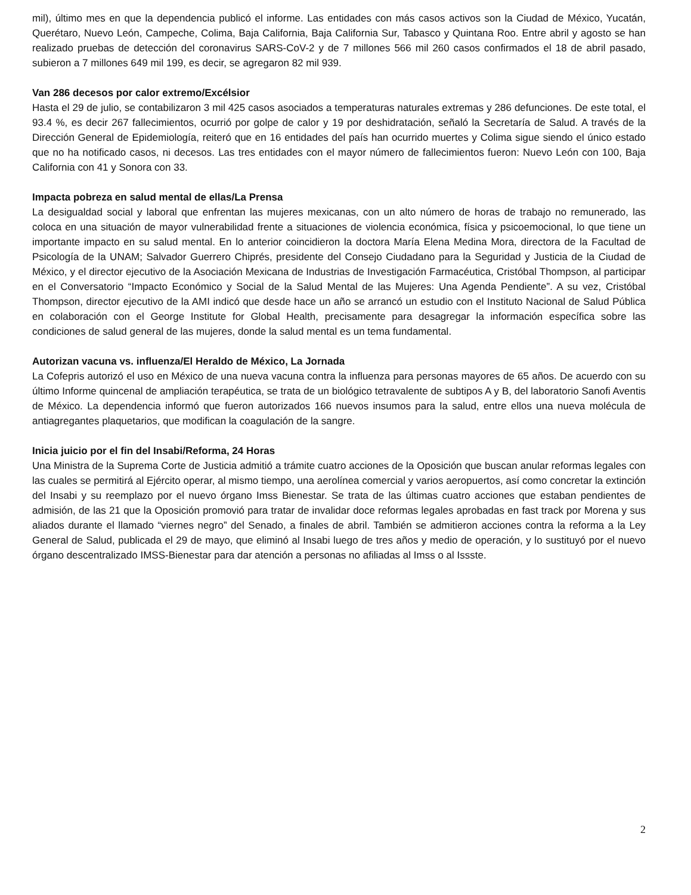mil), último mes en que la dependencia publicó el informe. Las entidades con más casos activos son la Ciudad de México, Yucatán, Querétaro, Nuevo León, Campeche, Colima, Baja California, Baja California Sur, Tabasco y Quintana Roo. Entre abril y agosto se han realizado pruebas de detección del coronavirus SARS-CoV-2 y de 7 millones 566 mil 260 casos confirmados el 18 de abril pasado, subieron a 7 millones 649 mil 199, es decir, se agregaron 82 mil 939.
Van 286 decesos por calor extremo/Excélsior
Hasta el 29 de julio, se contabilizaron 3 mil 425 casos asociados a temperaturas naturales extremas y 286 defunciones. De este total, el 93.4 %, es decir 267 fallecimientos, ocurrió por golpe de calor y 19 por deshidratación, señaló la Secretaría de Salud. A través de la Dirección General de Epidemiología, reiteró que en 16 entidades del país han ocurrido muertes y Colima sigue siendo el único estado que no ha notificado casos, ni decesos. Las tres entidades con el mayor número de fallecimientos fueron: Nuevo León con 100, Baja California con 41 y Sonora con 33.
Impacta pobreza en salud mental de ellas/La Prensa
La desigualdad social y laboral que enfrentan las mujeres mexicanas, con un alto número de horas de trabajo no remunerado, las coloca en una situación de mayor vulnerabilidad frente a situaciones de violencia económica, física y psicoemocional, lo que tiene un importante impacto en su salud mental. En lo anterior coincidieron la doctora María Elena Medina Mora, directora de la Facultad de Psicología de la UNAM; Salvador Guerrero Chiprés, presidente del Consejo Ciudadano para la Seguridad y Justicia de la Ciudad de México, y el director ejecutivo de la Asociación Mexicana de Industrias de Investigación Farmacéutica, Cristóbal Thompson, al participar en el Conversatorio “Impacto Económico y Social de la Salud Mental de las Mujeres: Una Agenda Pendiente”. A su vez, Cristóbal Thompson, director ejecutivo de la AMI indicó que desde hace un año se arrancó un estudio con el Instituto Nacional de Salud Pública en colaboración con el George Institute for Global Health, precisamente para desagregar la información específica sobre las condiciones de salud general de las mujeres, donde la salud mental es un tema fundamental.
Autorizan vacuna vs. influenza/El Heraldo de México, La Jornada
La Cofepris autorizó el uso en México de una nueva vacuna contra la influenza para personas mayores de 65 años. De acuerdo con su último Informe quincenal de ampliación terapéutica, se trata de un biológico tetravalente de subtipos A y B, del laboratorio Sanofi Aventis de México. La dependencia informó que fueron autorizados 166 nuevos insumos para la salud, entre ellos una nueva molécula de antiagregantes plaquetarios, que modifican la coagulación de la sangre.
Inicia juicio por el fin del Insabi/Reforma, 24 Horas
Una Ministra de la Suprema Corte de Justicia admitió a trámite cuatro acciones de la Oposición que buscan anular reformas legales con las cuales se permitirá al Ejército operar, al mismo tiempo, una aerolínea comercial y varios aeropuertos, así como concretar la extinción del Insabi y su reemplazo por el nuevo órgano Imss Bienestar. Se trata de las últimas cuatro acciones que estaban pendientes de admisión, de las 21 que la Oposición promovió para tratar de invalidar doce reformas legales aprobadas en fast track por Morena y sus aliados durante el llamado “viernes negro” del Senado, a finales de abril. También se admitieron acciones contra la reforma a la Ley General de Salud, publicada el 29 de mayo, que eliminó al Insabi luego de tres años y medio de operación, y lo sustituyó por el nuevo órgano descentralizado IMSS-Bienestar para dar atención a personas no afiliadas al Imss o al Issste.
2